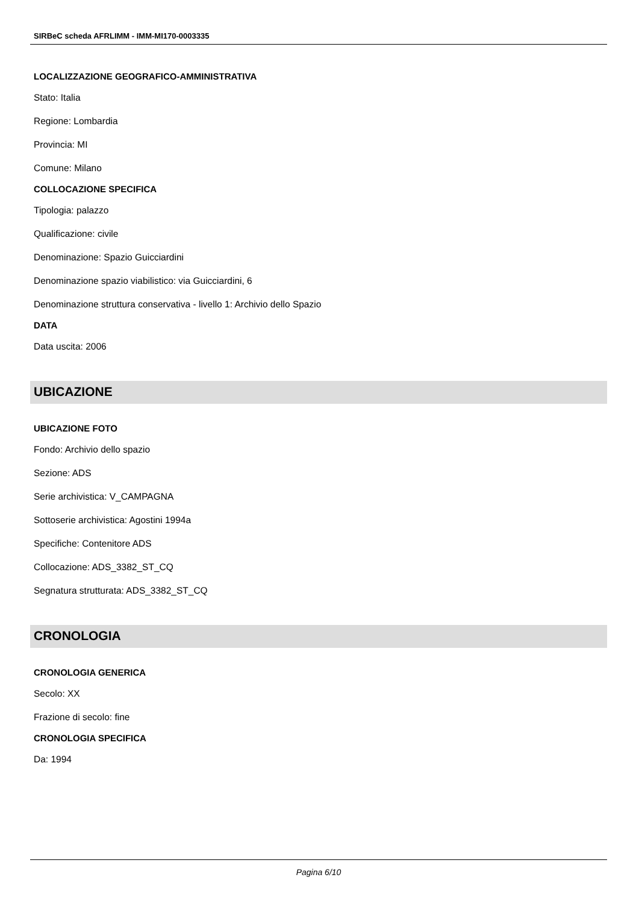SIRBeC scheda AFRLIMM - IMM-MI170-0003335
LOCALIZZAZIONE GEOGRAFICO-AMMINISTRATIVA
Stato: Italia
Regione: Lombardia
Provincia: MI
Comune: Milano
COLLOCAZIONE SPECIFICA
Tipologia: palazzo
Qualificazione: civile
Denominazione: Spazio Guicciardini
Denominazione spazio viabilistico: via Guicciardini, 6
Denominazione struttura conservativa - livello 1: Archivio dello Spazio
DATA
Data uscita: 2006
UBICAZIONE
UBICAZIONE FOTO
Fondo: Archivio dello spazio
Sezione: ADS
Serie archivistica: V_CAMPAGNA
Sottoserie archivistica: Agostini 1994a
Specifiche: Contenitore ADS
Collocazione: ADS_3382_ST_CQ
Segnatura strutturata: ADS_3382_ST_CQ
CRONOLOGIA
CRONOLOGIA GENERICA
Secolo: XX
Frazione di secolo: fine
CRONOLOGIA SPECIFICA
Da: 1994
Pagina 6/10